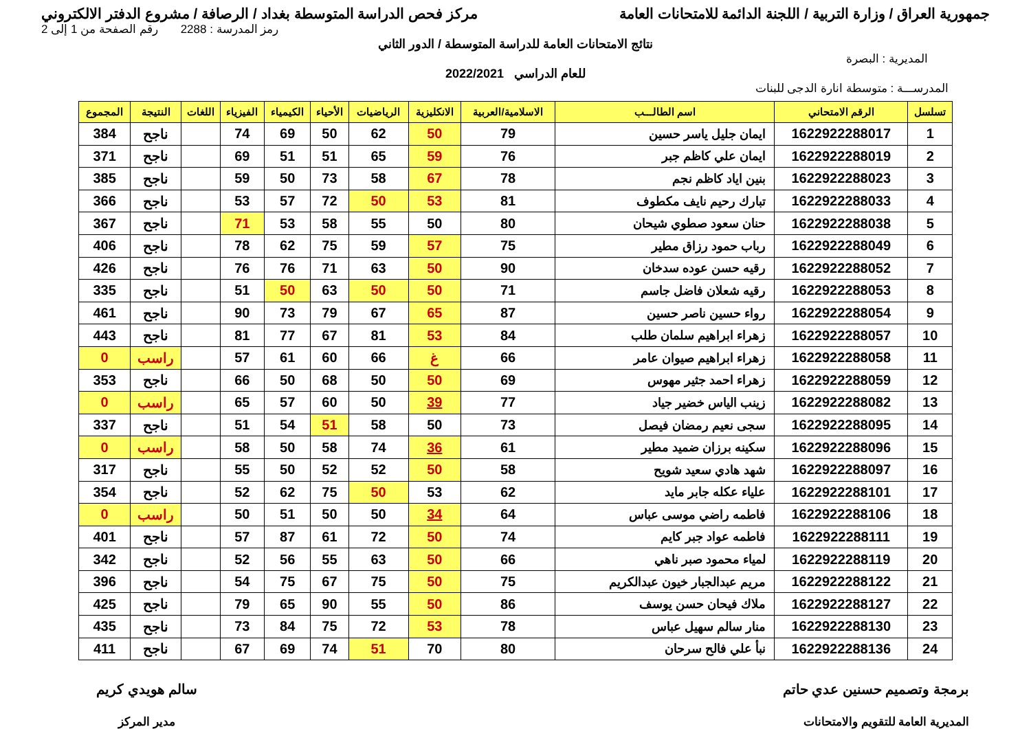جمهورية العراق / وزارة التربية / اللجنة الدائمة للامتحانات العامة مركز فحص الدراسة المتوسطة بغداد / الرصافة / مشروع الدفتر الالكتروني
رمز المدرسة : 2288 رقم الصفحة من 1 إلى 2
نتائج الامتحانات العامة للدراسة المتوسطة / الدور الثاني
المديرية : البصرة
للعام الدراسي 2022/2021
المدرســـة : متوسطة انارة الدجى للبنات
| تسلسل | الرقم الامتحاني | اسم الطالـــب | الاسلامية/العربية | الانكليزية | الرياضيات | الأحياء | الكيمياء | الفيزياء | اللغات | النتيجة | المجموع |
| --- | --- | --- | --- | --- | --- | --- | --- | --- | --- | --- | --- |
| 1 | 1622922288017 | ايمان جليل ياسر حسين | 79 | 50 | 62 | 50 | 69 | 74 | | ناجح | 384 |
| 2 | 1622922288019 | ايمان علي كاظم جبر | 76 | 59 | 65 | 51 | 51 | 69 | | ناجح | 371 |
| 3 | 1622922288023 | بنين اياد كاظم نجم | 78 | 67 | 58 | 73 | 50 | 59 | | ناجح | 385 |
| 4 | 1622922288033 | تبارك رحيم نايف مكطوف | 81 | 53 | 50 | 72 | 57 | 53 | | ناجح | 366 |
| 5 | 1622922288038 | حنان سعود صطوي شيحان | 80 | 50 | 55 | 58 | 53 | 71 | | ناجح | 367 |
| 6 | 1622922288049 | رباب حمود رزاق مطير | 75 | 57 | 59 | 75 | 62 | 78 | | ناجح | 406 |
| 7 | 1622922288052 | رقيه حسن عوده سدخان | 90 | 50 | 63 | 71 | 76 | 76 | | ناجح | 426 |
| 8 | 1622922288053 | رقيه شعلان فاضل جاسم | 71 | 50 | 50 | 63 | 50 | 51 | | ناجح | 335 |
| 9 | 1622922288054 | رواء حسين ناصر حسين | 87 | 65 | 67 | 79 | 73 | 90 | | ناجح | 461 |
| 10 | 1622922288057 | زهراء ابراهيم سلمان طلب | 84 | 53 | 81 | 67 | 77 | 81 | | ناجح | 443 |
| 11 | 1622922288058 | زهراء ابراهيم صيوان عامر | 66 | غ | 66 | 60 | 61 | 57 | | راسب | 0 |
| 12 | 1622922288059 | زهراء احمد جثير مهوس | 69 | 50 | 50 | 68 | 50 | 66 | | ناجح | 353 |
| 13 | 1622922288082 | زينب الياس خضير جياد | 77 | 39 | 50 | 60 | 57 | 65 | | راسب | 0 |
| 14 | 1622922288095 | سجى نعيم رمضان فيصل | 73 | 50 | 58 | 51 | 54 | 51 | | ناجح | 337 |
| 15 | 1622922288096 | سكينه برزان ضميد مطير | 61 | 36 | 74 | 58 | 50 | 58 | | راسب | 0 |
| 16 | 1622922288097 | شهد هادي سعيد شويح | 58 | 50 | 52 | 52 | 50 | 55 | | ناجح | 317 |
| 17 | 1622922288101 | علياء عكله جابر مايد | 62 | 53 | 50 | 75 | 62 | 52 | | ناجح | 354 |
| 18 | 1622922288106 | فاطمه راضي موسى عباس | 64 | 34 | 50 | 50 | 51 | 50 | | راسب | 0 |
| 19 | 1622922288111 | فاطمه عواد جبر كايم | 74 | 50 | 72 | 61 | 87 | 57 | | ناجح | 401 |
| 20 | 1622922288119 | لمياء محمود صبر ناهي | 66 | 50 | 63 | 55 | 56 | 52 | | ناجح | 342 |
| 21 | 1622922288122 | مريم عبدالجبار خيون عبدالكريم | 75 | 50 | 75 | 67 | 75 | 54 | | ناجح | 396 |
| 22 | 1622922288127 | ملاك فيحان حسن يوسف | 86 | 50 | 55 | 90 | 65 | 79 | | ناجح | 425 |
| 23 | 1622922288130 | منار سالم سهيل عباس | 78 | 53 | 72 | 75 | 84 | 73 | | ناجح | 435 |
| 24 | 1622922288136 | نبأ علي فالح سرحان | 80 | 70 | 51 | 74 | 69 | 67 | | ناجح | 411 |
برمجة وتصميم حسنين عدي حاتم
المديرية العامة للتقويم والامتحانات
سالم هويدي كريم
مدير المركز